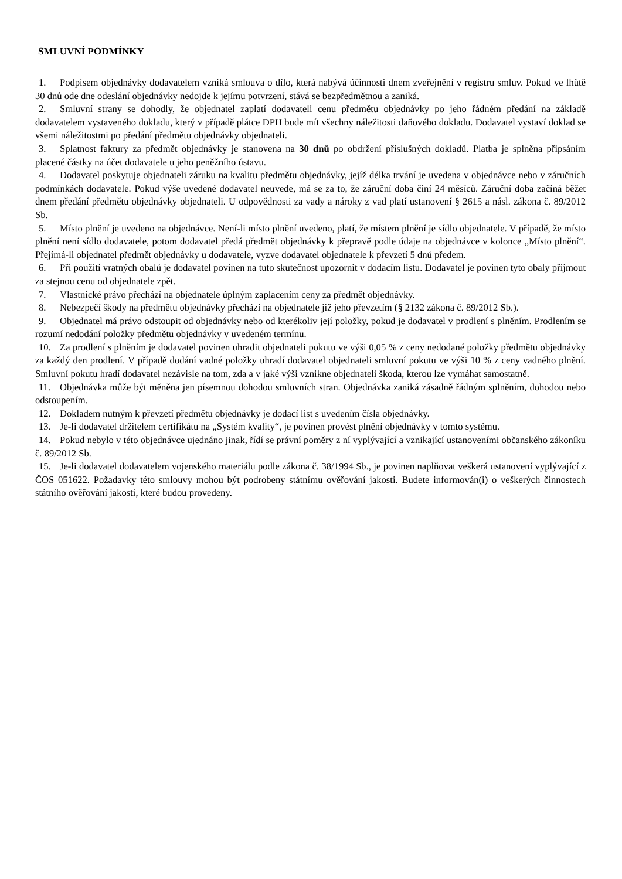SMLUVNÍ PODMÍNKY
1. Podpisem objednávky dodavatelem vzniká smlouva o dílo, která nabývá účinnosti dnem zveřejnění v registru smluv. Pokud ve lhůtě 30 dnů ode dne odeslání objednávky nedojde k jejímu potvrzení, stává se bezpředmětnou a zaniká.
2. Smluvní strany se dohodly, že objednatel zaplatí dodavateli cenu předmětu objednávky po jeho řádném předání na základě dodavatelem vystaveného dokladu, který v případě plátce DPH bude mít všechny náležitosti daňového dokladu. Dodavatel vystaví doklad se všemi náležitostmi po předání předmětu objednávky objednateli.
3. Splatnost faktury za předmět objednávky je stanovena na 30 dnů po obdržení příslušných dokladů. Platba je splněna připsáním placené částky na účet dodavatele u jeho peněžního ústavu.
4. Dodavatel poskytuje objednateli záruku na kvalitu předmětu objednávky, jejíž délka trvání je uvedena v objednávce nebo v záručních podmínkách dodavatele. Pokud výše uvedené dodavatel neuvede, má se za to, že záruční doba činí 24 měsíců. Záruční doba začíná běžet dnem předání předmětu objednávky objednateli. U odpovědnosti za vady a nároky z vad platí ustanovení § 2615 a násl. zákona č. 89/2012 Sb.
5. Místo plnění je uvedeno na objednávce. Není-li místo plnění uvedeno, platí, že místem plnění je sídlo objednatele. V případě, že místo plnění není sídlo dodavatele, potom dodavatel předá předmět objednávky k přepravě podle údaje na objednávce v kolonce „Místo plnění“. Přejímá-li objednatel předmět objednávky u dodavatele, vyzve dodavatel objednatele k převzetí 5 dnů předem.
6. Při použití vratných obalů je dodavatel povinen na tuto skutečnost upozornit v dodacím listu. Dodavatel je povinen tyto obaly přijmout za stejnou cenu od objednatele zpět.
7. Vlastnické právo přechází na objednatele úplným zaplacením ceny za předmět objednávky.
8. Nebezpečí škody na předmětu objednávky přechází na objednatele již jeho převzetím (§ 2132 zákona č. 89/2012 Sb.).
9. Objednatel má právo odstoupit od objednávky nebo od kterékoliv její položky, pokud je dodavatel v prodlení s plněním. Prodlením se rozumí nedodání položky předmětu objednávky v uvedeném termínu.
10. Za prodlení s plněním je dodavatel povinen uhradit objednateli pokutu ve výši 0,05 % z ceny nedodané položky předmětu objednávky za každý den prodlení. V případě dodání vadné položky uhradí dodavatel objednateli smluvní pokutu ve výši 10 % z ceny vadného plnění. Smluvní pokutu hradí dodavatel nezávisle na tom, zda a v jaké výši vznikne objednateli škoda, kterou lze vymáhat samostatně.
11. Objednávka může být měněna jen písemnou dohodou smluvních stran. Objednávka zaniká zásadně řádným splněním, dohodou nebo odstoupením.
12. Dokladem nutným k převzetí předmětu objednávky je dodací list s uvedením čísla objednávky.
13. Je-li dodavatel držitelem certifikátu na „Systém kvality“, je povinen provést plnění objednávky v tomto systému.
14. Pokud nebylo v této objednávce ujednáno jinak, řídí se právní poměry z ní vyplývající a vznikající ustanoveními občanského zákoníku č. 89/2012 Sb.
15. Je-li dodavatel dodavatelem vojenského materiálu podle zákona č. 38/1994 Sb., je povinen naplňovat veškerá ustanovení vyplývající z ČOS 051622. Požadavky této smlouvy mohou být podrobeny státnímu ověřování jakosti. Budete informován(i) o veškerých činnostech státního ověřování jakosti, které budou provedeny.